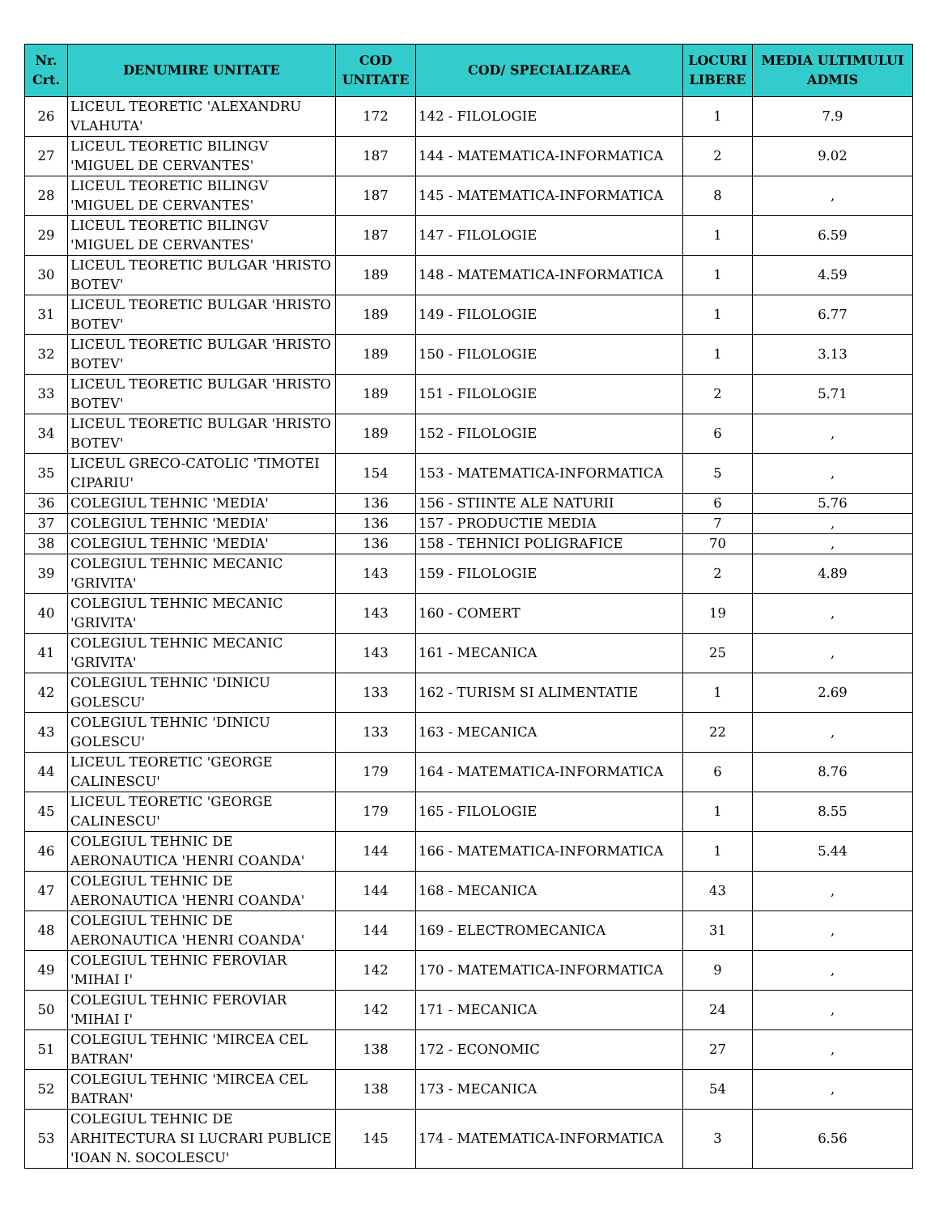| Nr. Crt. | DENUMIRE UNITATE | COD UNITATE | COD/ SPECIALIZAREA | LOCURI LIBERE | MEDIA ULTIMULUI ADMIS |
| --- | --- | --- | --- | --- | --- |
| 26 | LICEUL TEORETIC 'ALEXANDRU VLAHUTA' | 172 | 142 - FILOLOGIE | 1 | 7.9 |
| 27 | LICEUL TEORETIC BILINGV 'MIGUEL DE CERVANTES' | 187 | 144 - MATEMATICA-INFORMATICA | 2 | 9.02 |
| 28 | LICEUL TEORETIC BILINGV 'MIGUEL DE CERVANTES' | 187 | 145 - MATEMATICA-INFORMATICA | 8 | , |
| 29 | LICEUL TEORETIC BILINGV 'MIGUEL DE CERVANTES' | 187 | 147 - FILOLOGIE | 1 | 6.59 |
| 30 | LICEUL TEORETIC BULGAR 'HRISTO BOTEV' | 189 | 148 - MATEMATICA-INFORMATICA | 1 | 4.59 |
| 31 | LICEUL TEORETIC BULGAR 'HRISTO BOTEV' | 189 | 149 - FILOLOGIE | 1 | 6.77 |
| 32 | LICEUL TEORETIC BULGAR 'HRISTO BOTEV' | 189 | 150 - FILOLOGIE | 1 | 3.13 |
| 33 | LICEUL TEORETIC BULGAR 'HRISTO BOTEV' | 189 | 151 - FILOLOGIE | 2 | 5.71 |
| 34 | LICEUL TEORETIC BULGAR 'HRISTO BOTEV' | 189 | 152 - FILOLOGIE | 6 | , |
| 35 | LICEUL GRECO-CATOLIC 'TIMOTEI CIPARIU' | 154 | 153 - MATEMATICA-INFORMATICA | 5 | , |
| 36 | COLEGIUL TEHNIC 'MEDIA' | 136 | 156 - STIINTE ALE NATURII | 6 | 5.76 |
| 37 | COLEGIUL TEHNIC 'MEDIA' | 136 | 157 - PRODUCTIE MEDIA | 7 | , |
| 38 | COLEGIUL TEHNIC 'MEDIA' | 136 | 158 - TEHNICI POLIGRAFICE | 70 | , |
| 39 | COLEGIUL TEHNIC MECANIC 'GRIVITA' | 143 | 159 - FILOLOGIE | 2 | 4.89 |
| 40 | COLEGIUL TEHNIC MECANIC 'GRIVITA' | 143 | 160 - COMERT | 19 | , |
| 41 | COLEGIUL TEHNIC MECANIC 'GRIVITA' | 143 | 161 - MECANICA | 25 | , |
| 42 | COLEGIUL TEHNIC 'DINICU GOLESCU' | 133 | 162 - TURISM SI ALIMENTATIE | 1 | 2.69 |
| 43 | COLEGIUL TEHNIC 'DINICU GOLESCU' | 133 | 163 - MECANICA | 22 | , |
| 44 | LICEUL TEORETIC 'GEORGE CALINESCU' | 179 | 164 - MATEMATICA-INFORMATICA | 6 | 8.76 |
| 45 | LICEUL TEORETIC 'GEORGE CALINESCU' | 179 | 165 - FILOLOGIE | 1 | 8.55 |
| 46 | COLEGIUL TEHNIC DE AERONAUTICA 'HENRI COANDA' | 144 | 166 - MATEMATICA-INFORMATICA | 1 | 5.44 |
| 47 | COLEGIUL TEHNIC DE AERONAUTICA 'HENRI COANDA' | 144 | 168 - MECANICA | 43 | , |
| 48 | COLEGIUL TEHNIC DE AERONAUTICA 'HENRI COANDA' | 144 | 169 - ELECTROMECANICA | 31 | , |
| 49 | COLEGIUL TEHNIC FEROVIAR 'MIHAI I' | 142 | 170 - MATEMATICA-INFORMATICA | 9 | , |
| 50 | COLEGIUL TEHNIC FEROVIAR 'MIHAI I' | 142 | 171 - MECANICA | 24 | , |
| 51 | COLEGIUL TEHNIC 'MIRCEA CEL BATRAN' | 138 | 172 - ECONOMIC | 27 | , |
| 52 | COLEGIUL TEHNIC 'MIRCEA CEL BATRAN' | 138 | 173 - MECANICA | 54 | , |
| 53 | COLEGIUL TEHNIC DE ARHITECTURA SI LUCRARI PUBLICE 'IOAN N. SOCOLESCU' | 145 | 174 - MATEMATICA-INFORMATICA | 3 | 6.56 |